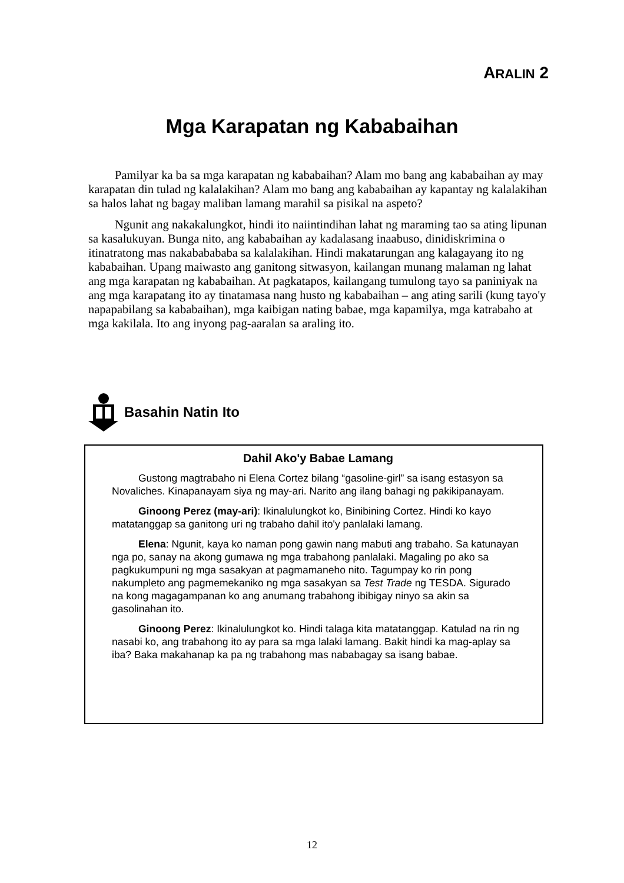ARALIN 2
Mga Karapatan ng Kababaihan
Pamilyar ka ba sa mga karapatan ng kababaihan? Alam mo bang ang kababaihan ay may karapatan din tulad ng kalalakihan? Alam mo bang ang kababaihan ay kapantay ng kalalakihan sa halos lahat ng bagay maliban lamang marahil sa pisikal na aspeto?
Ngunit ang nakakalungkot, hindi ito naiintindihan lahat ng maraming tao sa ating lipunan sa kasalukuyan. Bunga nito, ang kababaihan ay kadalasang inaabuso, dinidiskrimina o itinatratong mas nakababababa sa kalalakihan. Hindi makatarungan ang kalagayang ito ng kababaihan. Upang maiwasto ang ganitong sitwasyon, kailangan munang malaman ng lahat ang mga karapatan ng kababaihan. At pagkatapos, kailangang tumulong tayo sa paniniyak na ang mga karapatang ito ay tinatamasa nang husto ng kababaihan – ang ating sarili (kung tayo'y napapabilang sa kababaihan), mga kaibigan nating babae, mga kapamilya, mga katrabaho at mga kakilala. Ito ang inyong pag-aaralan sa araling ito.
Basahin Natin Ito
Dahil Ako'y Babae Lamang
Gustong magtrabaho ni Elena Cortez bilang “gasoline-girl” sa isang estasyon sa Novaliches. Kinapanayam siya ng may-ari. Narito ang ilang bahagi ng pakikipanayam.
Ginoong Perez (may-ari): Ikinalulungkot ko, Binibining Cortez. Hindi ko kayo matatanggap sa ganitong uri ng trabaho dahil ito'y panlalaki lamang.
Elena: Ngunit, kaya ko naman pong gawin nang mabuti ang trabaho. Sa katunayan nga po, sanay na akong gumawa ng mga trabahong panlalaki. Magaling po ako sa pagkukumpuni ng mga sasakyan at pagmamaneho nito. Tagumpay ko rin pong nakumpleto ang pagmemekaniko ng mga sasakyan sa Test Trade ng TESDA. Sigurado na kong magagampanan ko ang anumang trabahong ibibigay ninyo sa akin sa gasolinahan ito.
Ginoong Perez: Ikinalulungkot ko. Hindi talaga kita matatanggap. Katulad na rin ng nasabi ko, ang trabahong ito ay para sa mga lalaki lamang. Bakit hindi ka mag-aplay sa iba? Baka makahanap ka pa ng trabahong mas nababagay sa isang babae.
12